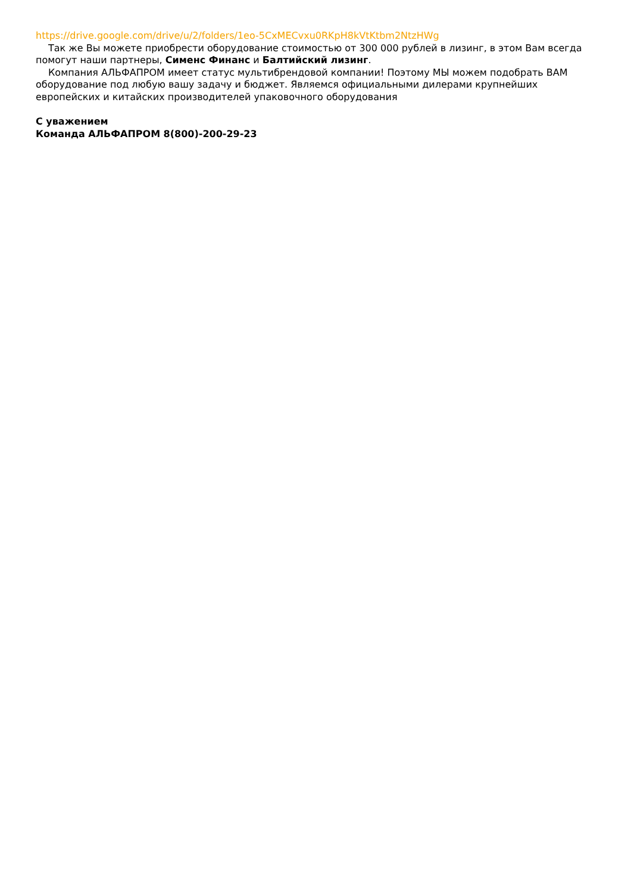https://drive.google.com/drive/u/2/folders/1eo-5CxMECvxu0RKpH8kVtKtbm2NtzHWg
Так же Вы можете приобрести оборудование стоимостью от 300 000 рублей в лизинг, в этом Вам всегда помогут наши партнеры, Сименс Финанс и Балтийский лизинг.
Компания АЛЬФАПРОМ имеет статус мультибрендовой компании! Поэтому МЫ можем подобрать ВАМ оборудование под любую вашу задачу и бюджет. Являемся официальными дилерами крупнейших европейских и китайских производителей упаковочного оборудования
С уважением
Команда АЛЬФАПРОМ 8(800)-200-29-23